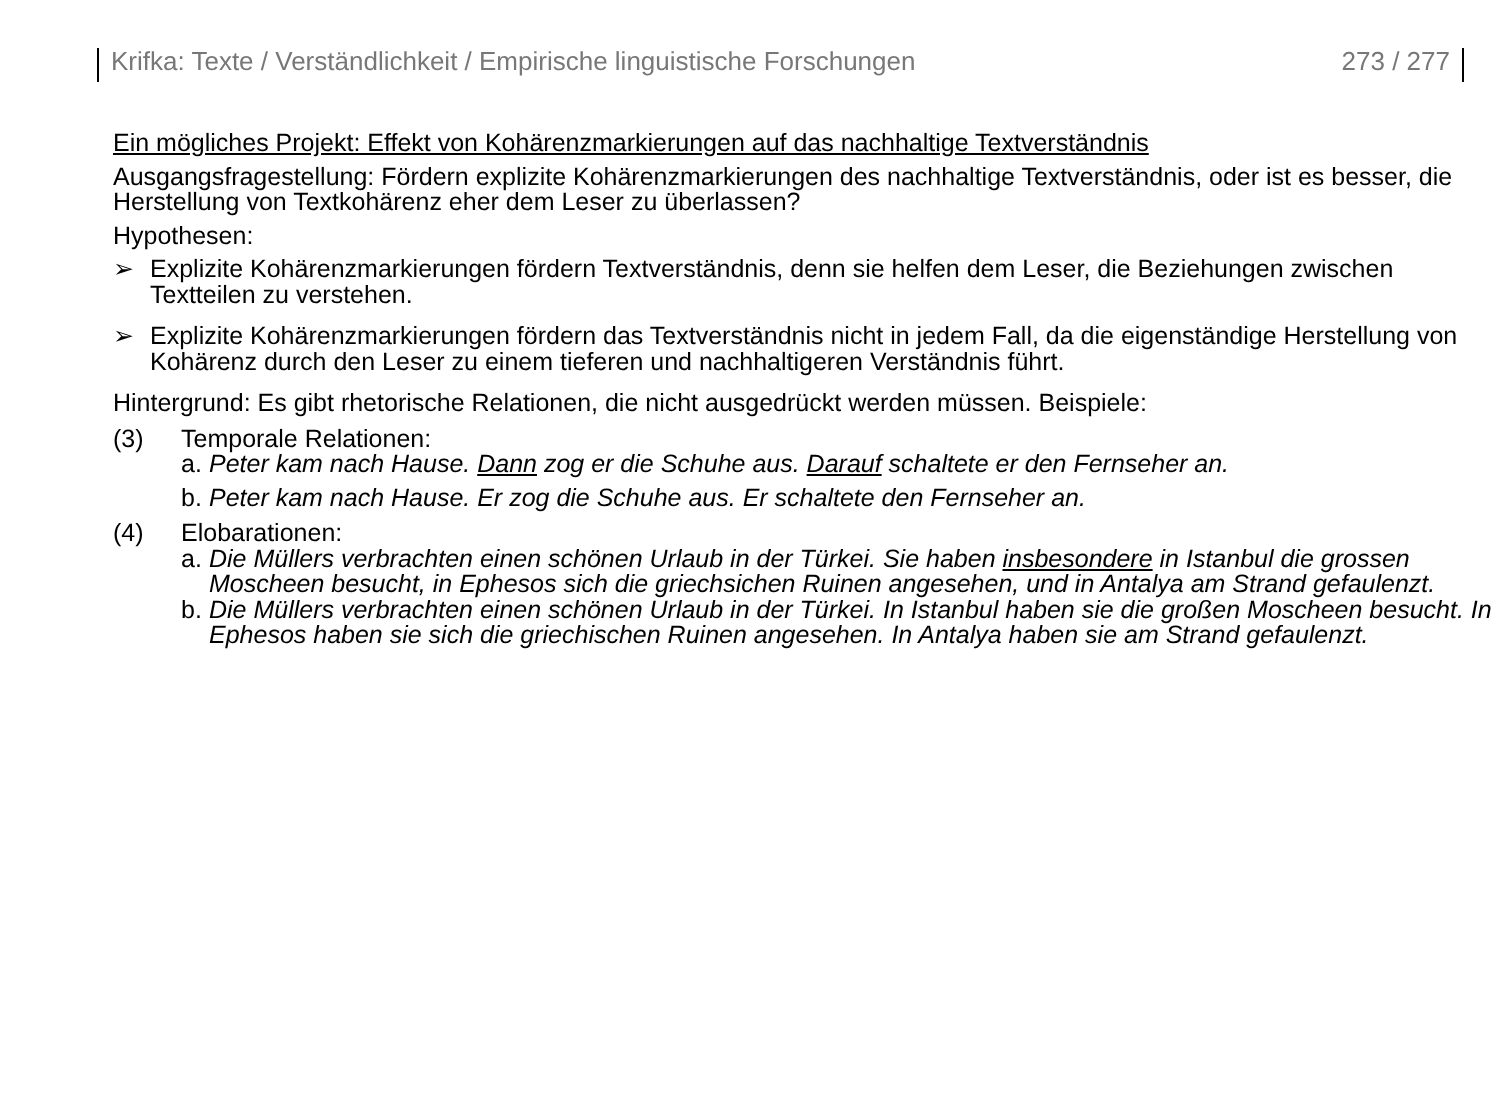Krifka: Texte / Verständlichkeit / Empirische linguistische Forschungen 273 / 277
Ein mögliches Projekt: Effekt von Kohärenzmarkierungen auf das nachhaltige Textverständnis
Ausgangsfragestellung: Fördern explizite Kohärenzmarkierungen des nachhaltige Textverständnis, oder ist es besser, die Herstellung von Textkohärenz eher dem Leser zu überlassen?
Hypothesen:
➢ Explizite Kohärenzmarkierungen fördern Textverständnis, denn sie helfen dem Leser, die Beziehungen zwischen Textteilen zu verstehen.
➢ Explizite Kohärenzmarkierungen fördern das Textverständnis nicht in jedem Fall, da die eigenständige Herstellung von Kohärenz durch den Leser zu einem tieferen und nachhaltigeren Verständnis führt.
Hintergrund: Es gibt rhetorische Relationen, die nicht ausgedrückt werden müssen. Beispiele:
(3) Temporale Relationen:
a. Peter kam nach Hause. Dann zog er die Schuhe aus. Darauf schaltete er den Fernseher an.
b. Peter kam nach Hause. Er zog die Schuhe aus. Er schaltete den Fernseher an.
(4) Elobarationen:
a. Die Müllers verbrachten einen schönen Urlaub in der Türkei. Sie haben insbesondere in Istanbul die grossen Moscheen besucht, in Ephesos sich die griechsichen Ruinen angesehen, und in Antalya am Strand gefaulenzt.
b. Die Müllers verbrachten einen schönen Urlaub in der Türkei. In Istanbul haben sie die großen Moscheen besucht. In Ephesos haben sie sich die griechischen Ruinen angesehen. In Antalya haben sie am Strand gefaulenzt.